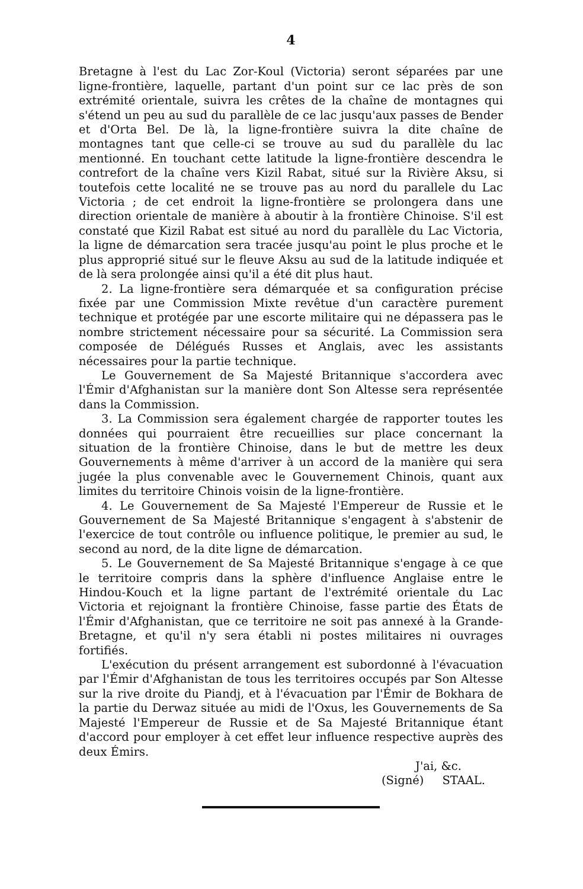4
Bretagne à l'est du Lac Zor-Koul (Victoria) seront séparées par une ligne-frontière, laquelle, partant d'un point sur ce lac près de son extrémité orientale, suivra les crêtes de la chaîne de montagnes qui s'étend un peu au sud du parallèle de ce lac jusqu'aux passes de Bender et d'Orta Bel. De là, la ligne-frontière suivra la dite chaîne de montagnes tant que celle-ci se trouve au sud du parallèle du lac mentionné. En touchant cette latitude la ligne-frontière descendra le contrefort de la chaîne vers Kizil Rabat, situé sur la Rivière Aksu, si toutefois cette localité ne se trouve pas au nord du parallele du Lac Victoria ; de cet endroit la ligne-frontière se prolongera dans une direction orientale de manière à aboutir à la frontière Chinoise. S'il est constaté que Kizil Rabat est situé au nord du parallèle du Lac Victoria, la ligne de démarcation sera tracée jusqu'au point le plus proche et le plus approprié situé sur le fleuve Aksu au sud de la latitude indiquée et de là sera prolongée ainsi qu'il a été dit plus haut.
2. La ligne-frontière sera démarquée et sa configuration précise fixée par une Commission Mixte revêtue d'un caractère purement technique et protégée par une escorte militaire qui ne dépassera pas le nombre strictement nécessaire pour sa sécurité. La Commission sera composée de Délégués Russes et Anglais, avec les assistants nécessaires pour la partie technique.
Le Gouvernement de Sa Majesté Britannique s'accordera avec l'Émir d'Afghanistan sur la manière dont Son Altesse sera représentée dans la Commission.
3. La Commission sera également chargée de rapporter toutes les données qui pourraient être recueillies sur place concernant la situation de la frontière Chinoise, dans le but de mettre les deux Gouvernements à même d'arriver à un accord de la manière qui sera jugée la plus convenable avec le Gouvernement Chinois, quant aux limites du territoire Chinois voisin de la ligne-frontière.
4. Le Gouvernement de Sa Majesté l'Empereur de Russie et le Gouvernement de Sa Majesté Britannique s'engagent à s'abstenir de l'exercice de tout contrôle ou influence politique, le premier au sud, le second au nord, de la dite ligne de démarcation.
5. Le Gouvernement de Sa Majesté Britannique s'engage à ce que le territoire compris dans la sphère d'influence Anglaise entre le Hindou-Kouch et la ligne partant de l'extrémité orientale du Lac Victoria et rejoignant la frontière Chinoise, fasse partie des États de l'Émir d'Afghanistan, que ce territoire ne soit pas annexé à la Grande-Bretagne, et qu'il n'y sera établi ni postes militaires ni ouvrages fortifiés.
L'exécution du présent arrangement est subordonné à l'évacuation par l'Émir d'Afghanistan de tous les territoires occupés par Son Altesse sur la rive droite du Piandj, et à l'évacuation par l'Émir de Bokhara de la partie du Derwaz située au midi de l'Oxus, les Gouvernements de Sa Majesté l'Empereur de Russie et de Sa Majesté Britannique étant d'accord pour employer à cet effet leur influence respective auprès des deux Émirs.
J'ai, &c.
(Signé) STAAL.